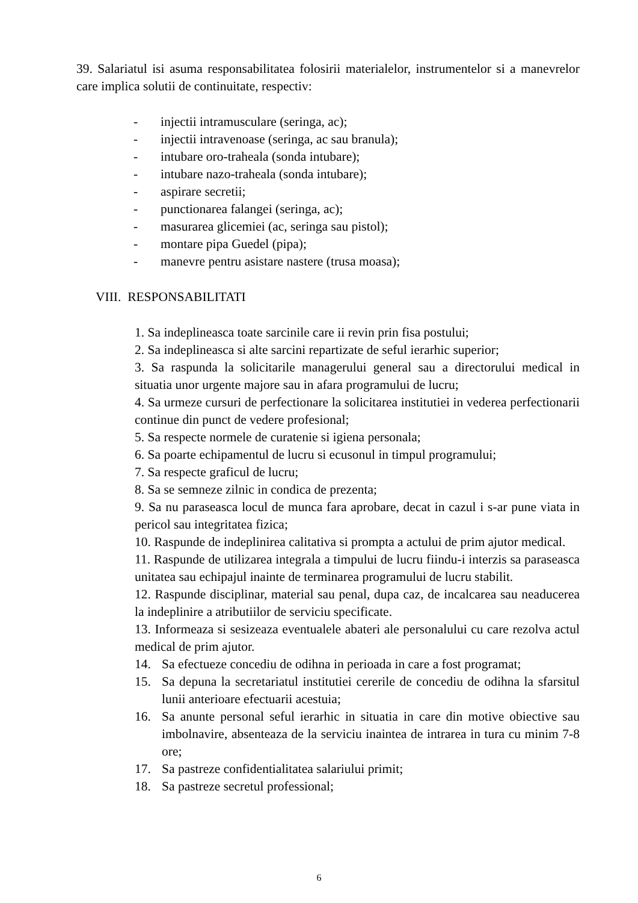39. Salariatul isi asuma responsabilitatea folosirii materialelor, instrumentelor si a manevrelor care implica solutii de continuitate, respectiv:
- injectii intramusculare (seringa, ac);
- injectii intravenoase (seringa, ac sau branula);
- intubare oro-traheala (sonda intubare);
- intubare nazo-traheala (sonda intubare);
- aspirare secretii;
- punctionarea falangei (seringa, ac);
- masurarea glicemiei (ac, seringa sau pistol);
- montare pipa Guedel (pipa);
- manevre pentru asistare nastere (trusa moasa);
VIII. RESPONSABILITATI
1. Sa indeplineasca toate sarcinile care ii revin prin fisa postului;
2. Sa indeplineasca si alte sarcini repartizate de seful ierarhic superior;
3. Sa raspunda la solicitarile managerului general sau a directorului medical in situatia unor urgente majore sau in afara programului de lucru;
4. Sa urmeze cursuri de perfectionare la solicitarea institutiei in vederea perfectionarii continue din punct de vedere profesional;
5. Sa respecte normele de curatenie si igiena personala;
6. Sa poarte echipamentul de lucru si ecusonul in timpul programului;
7. Sa respecte graficul de lucru;
8. Sa se semneze zilnic in condica de prezenta;
9. Sa nu paraseasca locul de munca fara aprobare, decat in cazul i s-ar pune viata in pericol sau integritatea fizica;
10. Raspunde de indeplinirea calitativa si prompta a actului de prim ajutor medical.
11. Raspunde de utilizarea integrala a timpului de lucru fiindu-i interzis sa paraseasca unitatea sau echipajul inainte de terminarea programului de lucru stabilit.
12. Raspunde disciplinar, material sau penal, dupa caz, de incalcarea sau neaducerea la indeplinire a atributiilor de serviciu specificate.
13. Informeaza si sesizeaza eventualele abateri ale personalului cu care rezolva actul medical de prim ajutor.
14. Sa efectueze concediu de odihna in perioada in care a fost programat;
15. Sa depuna la secretariatul institutiei cererile de concediu de odihna la sfarsitul lunii anterioare efectuarii acestuia;
16. Sa anunte personal seful ierarhic in situatia in care din motive obiective sau imbolnavire, absenteaza de la serviciu inaintea de intrarea in tura cu minim 7-8 ore;
17. Sa pastreze confidentialitatea salariului primit;
18. Sa pastreze secretul professional;
6